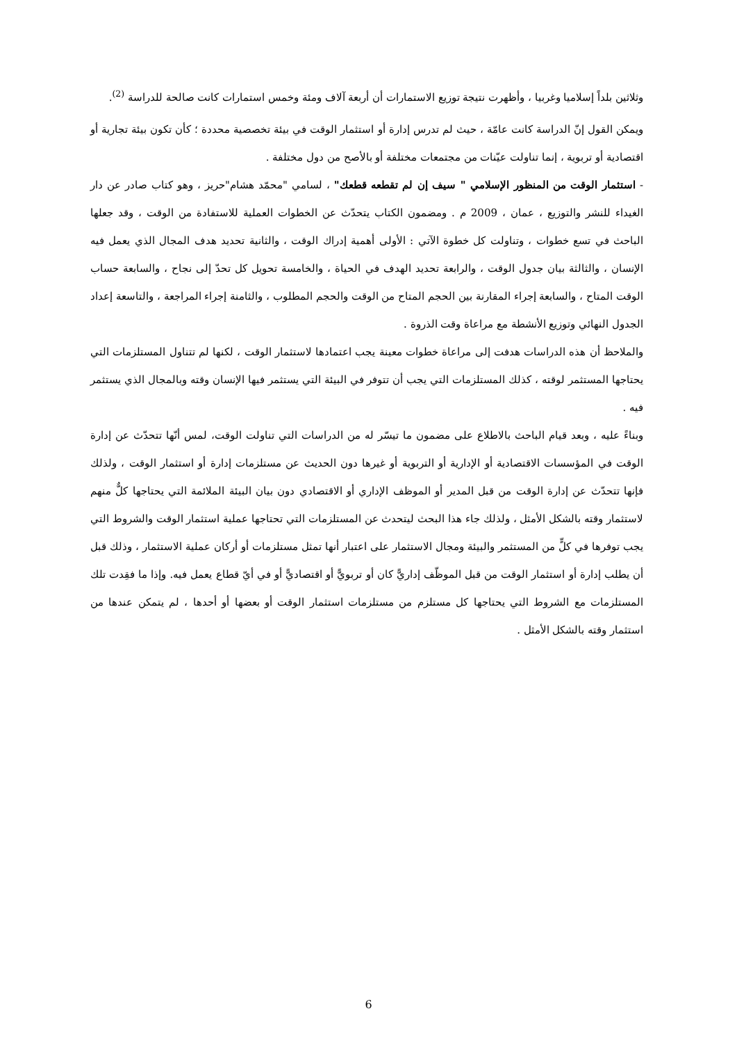وثلاثين بلداً إسلاميا وغربيا ، وأظهرت نتيجة توزيع الاستمارات أن أربعة آلاف ومئة وخمس استمارات كانت صالحة للدراسة <sup>(2)</sup>.
ويمكن القول إنّ الدراسة كانت عامّة ، حيث لم تدرس إدارة أو استثمار الوقت في بيئة تخصصية محددة ؛ كأن تكون بيئة تجارية أو اقتصادية أو تربوية ، إنما تناولت عيّنات من مجتمعات مختلفة أو بالأصح من دول مختلفة .
- استثمار الوقت من المنظور الإسلامي " سيف إن لم تقطعه قطعك" ، لسامي "محمّد هشام"حريز ، وهو كتاب صادر عن دار الغيداء للنشر والتوزيع ، عمان ، 2009 م . ومضمون الكتاب يتحدّث عن الخطوات العملية للاستفادة من الوقت ، وقد جعلها الباحث في تسع خطوات ، وتناولت كل خطوة الآتي : الأولى أهمية إدراك الوقت ، والثانية تحديد هدف المجال الذي يعمل فيه الإنسان ، والثالثة بيان جدول الوقت ، والرابعة تحديد الهدف في الحياة ، والخامسة تحويل كل تحدّ إلى نجاح ، والسابعة حساب الوقت المتاح ، والسابعة إجراء المقارنة بين الحجم المتاح من الوقت والحجم المطلوب ، والثامنة إجراء المراجعة ، والتاسعة إعداد الجدول النهائي وتوزيع الأنشطة مع مراعاة وقت الذروة .
والملاحظ أن هذه الدراسات هدفت إلى مراعاة خطوات معينة يجب اعتمادها لاستثمار الوقت ، لكنها لم تتناول المستلزمات التي يحتاجها المستثمر لوقته ، كذلك المستلزمات التي يجب أن تتوفر في البيئة التي يستثمر فيها الإنسان وقته وبالمجال الذي يستثمر فيه .
وبناءً عليه ، وبعد قيام الباحث بالاطلاع على مضمون ما تيسّر له من الدراسات التي تناولت الوقت، لمس أنّها تتحدّث عن إدارة الوقت في المؤسسات الاقتصادية أو الإدارية أو التربوية أو غيرها دون الحديث عن مستلزمات إدارة أو استثمار الوقت ، ولذلك فإنها تتحدّث عن إدارة الوقت من قبل المدير أو الموظف الإداري أو الاقتصادي دون بيان البيئة الملائمة التي يحتاجها كلٌّ منهم لاستثمار وقته بالشكل الأمثل ، ولذلك جاء هذا البحث ليتحدث عن المستلزمات التي تحتاجها عملية استثمار الوقت والشروط التي يجب توفرها في كلٍّ من المستثمر والبيئة ومجال الاستثمار على اعتبار أنها تمثل مستلزمات أو أركان عملية الاستثمار ، وذلك قبل أن يطلب إدارة أو استثمار الوقت من قبل الموظّف إداريًّ كان أو تربويًّ أو اقتصاديًّ أو في أيّ قطاع يعمل فيه. وإذا ما فقِدت تلك المستلزمات مع الشروط التي يحتاجها كل مستلزم من مستلزمات استثمار الوقت أو بعضها أو أحدها ، لم يتمكن عندها من استثمار وقته بالشكل الأمثل .
6